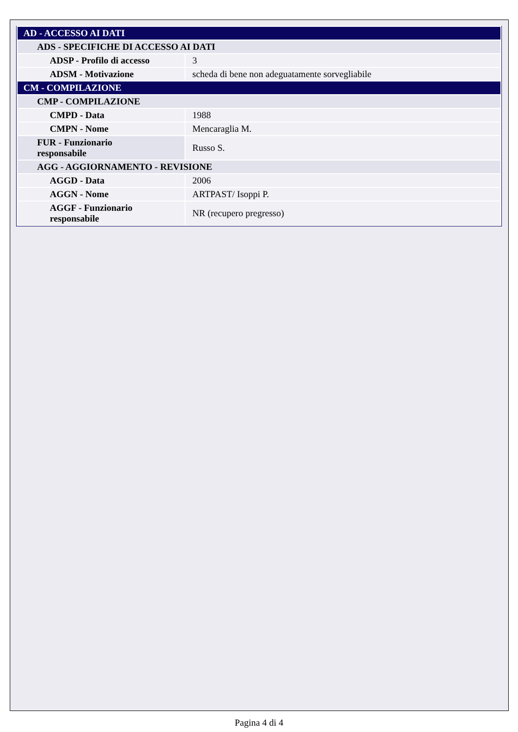| AD - ACCESSO AI DATI | |
| ADS - SPECIFICHE DI ACCESSO AI DATI | |
| ADSP - Profilo di accesso | 3 |
| ADSM - Motivazione | scheda di bene non adeguatamente sorvegliabile |
| CM - COMPILAZIONE | |
| CMP - COMPILAZIONE | |
| CMPD - Data | 1988 |
| CMPN - Nome | Mencaraglia M. |
| FUR - Funzionario responsabile | Russo S. |
| AGG - AGGIORNAMENTO - REVISIONE | |
| AGGD - Data | 2006 |
| AGGN - Nome | ARTPAST/ Isoppi P. |
| AGGF - Funzionario responsabile | NR (recupero pregresso) |
Pagina 4 di 4